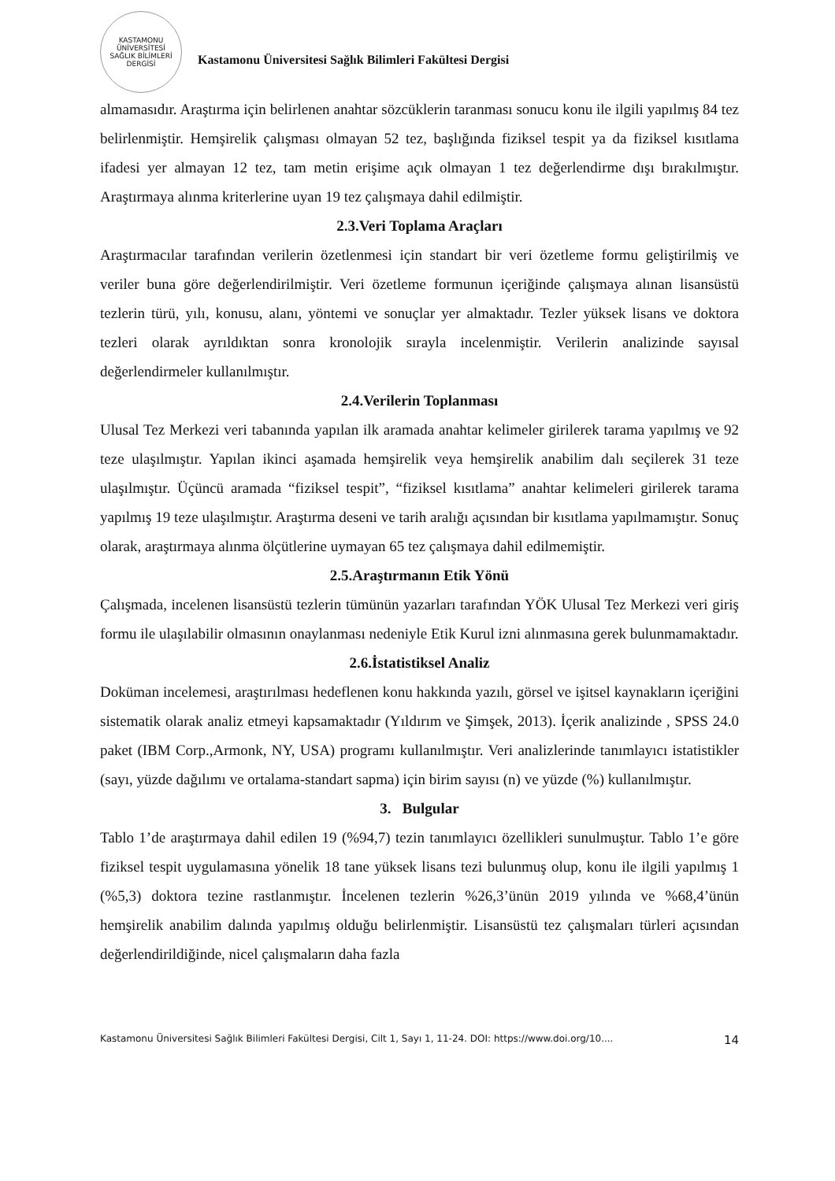KASTAMONU ÜNİVERSİTESİ
SAĞLIK BİLİMLERİ DERGİSİ
Kastamonu Üniversitesi Sağlık Bilimleri Fakültesi Dergisi
almamasıdır. Araştırma için belirlenen anahtar sözcüklerin taranması sonucu konu ile ilgili yapılmış 84 tez belirlenmiştir. Hemşirelik çalışması olmayan 52 tez, başlığında fiziksel tespit ya da fiziksel kısıtlama ifadesi yer almayan 12 tez, tam metin erişime açık olmayan 1 tez değerlendirme dışı bırakılmıştır. Araştırmaya alınma kriterlerine uyan 19 tez çalışmaya dahil edilmiştir.
2.3.Veri Toplama Araçları
Araştırmacılar tarafından verilerin özetlenmesi için standart bir veri özetleme formu geliştirilmiş ve veriler buna göre değerlendirilmiştir. Veri özetleme formunun içeriğinde çalışmaya alınan lisansüstü tezlerin türü, yılı, konusu, alanı, yöntemi ve sonuçlar yer almaktadır. Tezler yüksek lisans ve doktora tezleri olarak ayrıldıktan sonra kronolojik sırayla incelenmiştir. Verilerin analizinde sayısal değerlendirmeler kullanılmıştır.
2.4.Verilerin Toplanması
Ulusal Tez Merkezi veri tabanında yapılan ilk aramada anahtar kelimeler girilerek tarama yapılmış ve 92 teze ulaşılmıştır. Yapılan ikinci aşamada hemşirelik veya hemşirelik anabilim dalı seçilerek 31 teze ulaşılmıştır. Üçüncü aramada “fiziksel tespit”, “fiziksel kısıtlama” anahtar kelimeleri girilerek tarama yapılmış 19 teze ulaşılmıştır. Araştırma deseni ve tarih aralığı açısından bir kısıtlama yapılmamıştır. Sonuç olarak, araştırmaya alınma ölçütlerine uymayan 65 tez çalışmaya dahil edilmemiştir.
2.5.Araştırmanın Etik Yönü
Çalışmada, incelenen lisansüstü tezlerin tümünün yazarları tarafından YÖK Ulusal Tez Merkezi veri giriş formu ile ulaşılabilir olmasının onaylanması nedeniyle Etik Kurul izni alınmasına gerek bulunmamaktadır.
2.6.İstatistiksel Analiz
Doküman incelemesi, araştırılması hedeflenen konu hakkında yazılı, görsel ve işitsel kaynakların içeriğini sistematik olarak analiz etmeyi kapsamaktadır (Yıldırım ve Şimşek, 2013). İçerik analizinde , SPSS 24.0 paket (IBM Corp.,Armonk, NY, USA) programı kullanılmıştır. Veri analizlerinde tanımlayıcı istatistikler (sayı, yüzde dağılımı ve ortalama-standart sapma) için birim sayısı (n) ve yüzde (%) kullanılmıştır.
3. Bulgular
Tablo 1’de araştırmaya dahil edilen 19 (%94,7) tezin tanımlayıcı özellikleri sunulmuştur. Tablo 1’e göre fiziksel tespit uygulamasına yönelik 18 tane yüksek lisans tezi bulunmuş olup, konu ile ilgili yapılmış 1 (%5,3) doktora tezine rastlanmıştır. İncelenen tezlerin %26,3’ünün 2019 yılında ve %68,4’ünün hemşirelik anabilim dalında yapılmış olduğu belirlenmiştir. Lisansüstü tez çalışmaları türleri açısından değerlendirildiğinde, nicel çalışmaların daha fazla
Kastamonu Üniversitesi Sağlık Bilimleri Fakültesi Dergisi, Cilt 1, Sayı 1, 11-24. DOI: https://www.doi.org/10.... 14